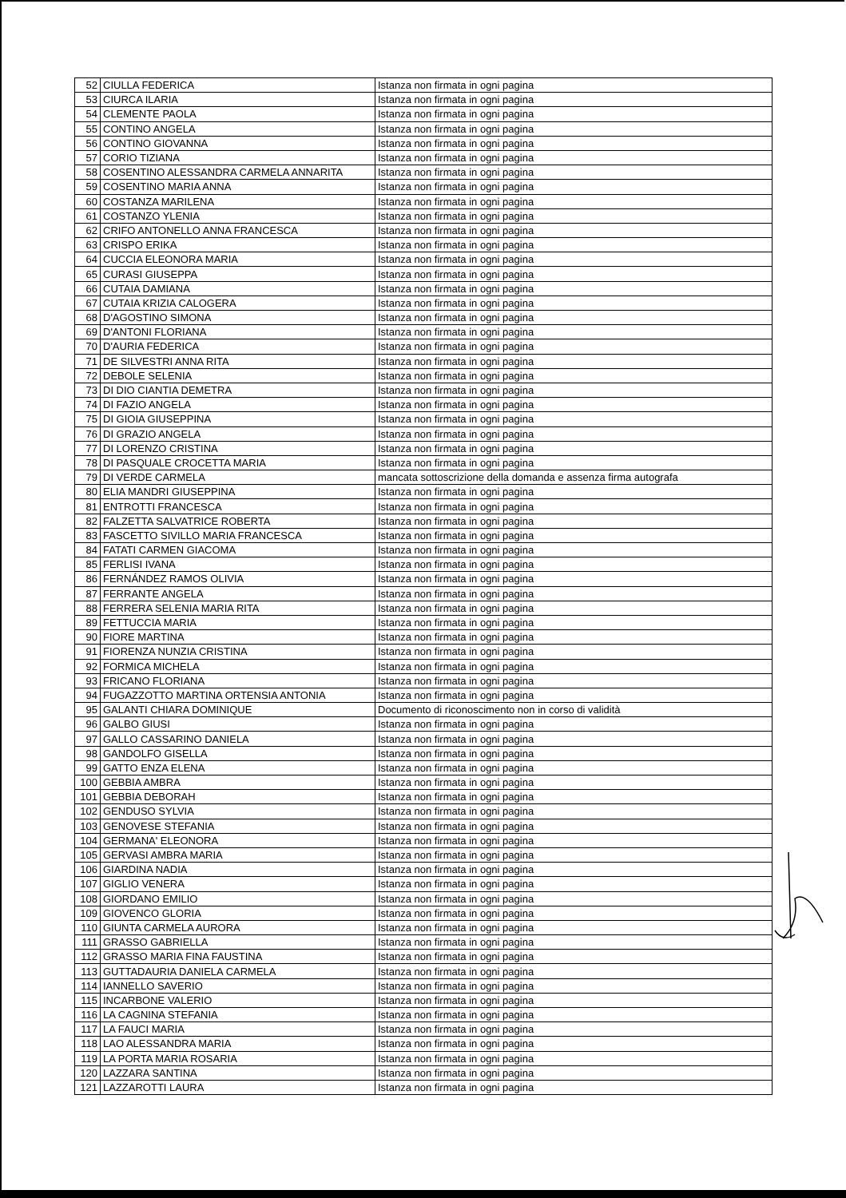| 52 | CIULLA FEDERICA | Istanza non firmata in ogni pagina |
| 53 | CIURCA ILARIA | Istanza non firmata in ogni pagina |
| 54 | CLEMENTE PAOLA | Istanza non firmata in ogni pagina |
| 55 | CONTINO ANGELA | Istanza non firmata in ogni pagina |
| 56 | CONTINO GIOVANNA | Istanza non firmata in ogni pagina |
| 57 | CORIO TIZIANA | Istanza non firmata in ogni pagina |
| 58 | COSENTINO ALESSANDRA CARMELA ANNARITA | Istanza non firmata in ogni pagina |
| 59 | COSENTINO MARIA ANNA | Istanza non firmata in ogni pagina |
| 60 | COSTANZA MARILENA | Istanza non firmata in ogni pagina |
| 61 | COSTANZO YLENIA | Istanza non firmata in ogni pagina |
| 62 | CRIFO ANTONELLO ANNA FRANCESCA | Istanza non firmata in ogni pagina |
| 63 | CRISPO ERIKA | Istanza non firmata in ogni pagina |
| 64 | CUCCIA ELEONORA MARIA | Istanza non firmata in ogni pagina |
| 65 | CURASI GIUSEPPA | Istanza non firmata in ogni pagina |
| 66 | CUTAIA DAMIANA | Istanza non firmata in ogni pagina |
| 67 | CUTAIA KRIZIA CALOGERA | Istanza non firmata in ogni pagina |
| 68 | D'AGOSTINO SIMONA | Istanza non firmata in ogni pagina |
| 69 | D'ANTONI FLORIANA | Istanza non firmata in ogni pagina |
| 70 | D'AURIA FEDERICA | Istanza non firmata in ogni pagina |
| 71 | DE SILVESTRI ANNA RITA | Istanza non firmata in ogni pagina |
| 72 | DEBOLE SELENIA | Istanza non firmata in ogni pagina |
| 73 | DI DIO CIANTIA DEMETRA | Istanza non firmata in ogni pagina |
| 74 | DI FAZIO ANGELA | Istanza non firmata in ogni pagina |
| 75 | DI GIOIA GIUSEPPINA | Istanza non firmata in ogni pagina |
| 76 | DI GRAZIO ANGELA | Istanza non firmata in ogni pagina |
| 77 | DI LORENZO CRISTINA | Istanza non firmata in ogni pagina |
| 78 | DI PASQUALE CROCETTA MARIA | Istanza non firmata in ogni pagina |
| 79 | DI VERDE CARMELA | mancata sottoscrizione della domanda e assenza firma autografa |
| 80 | ELIA MANDRI GIUSEPPINA | Istanza non firmata in ogni pagina |
| 81 | ENTROTTI FRANCESCA | Istanza non firmata in ogni pagina |
| 82 | FALZETTA SALVATRICE ROBERTA | Istanza non firmata in ogni pagina |
| 83 | FASCETTO SIVILLO MARIA FRANCESCA | Istanza non firmata in ogni pagina |
| 84 | FATATI CARMEN GIACOMA | Istanza non firmata in ogni pagina |
| 85 | FERLISI IVANA | Istanza non firmata in ogni pagina |
| 86 | FERNÁNDEZ RAMOS OLIVIA | Istanza non firmata in ogni pagina |
| 87 | FERRANTE ANGELA | Istanza non firmata in ogni pagina |
| 88 | FERRERA SELENIA MARIA RITA | Istanza non firmata in ogni pagina |
| 89 | FETTUCCIA MARIA | Istanza non firmata in ogni pagina |
| 90 | FIORE MARTINA | Istanza non firmata in ogni pagina |
| 91 | FIORENZA NUNZIA CRISTINA | Istanza non firmata in ogni pagina |
| 92 | FORMICA MICHELA | Istanza non firmata in ogni pagina |
| 93 | FRICANO FLORIANA | Istanza non firmata in ogni pagina |
| 94 | FUGAZZOTTO MARTINA ORTENSIA ANTONIA | Istanza non firmata in ogni pagina |
| 95 | GALANTI CHIARA DOMINIQUE | Documento di riconoscimento non in corso di validità |
| 96 | GALBO GIUSI | Istanza non firmata in ogni pagina |
| 97 | GALLO CASSARINO DANIELA | Istanza non firmata in ogni pagina |
| 98 | GANDOLFO GISELLA | Istanza non firmata in ogni pagina |
| 99 | GATTO ENZA ELENA | Istanza non firmata in ogni pagina |
| 100 | GEBBIA AMBRA | Istanza non firmata in ogni pagina |
| 101 | GEBBIA DEBORAH | Istanza non firmata in ogni pagina |
| 102 | GENDUSO SYLVIA | Istanza non firmata in ogni pagina |
| 103 | GENOVESE STEFANIA | Istanza non firmata in ogni pagina |
| 104 | GERMANA' ELEONORA | Istanza non firmata in ogni pagina |
| 105 | GERVASI AMBRA MARIA | Istanza non firmata in ogni pagina |
| 106 | GIARDINA NADIA | Istanza non firmata in ogni pagina |
| 107 | GIGLIO VENERA | Istanza non firmata in ogni pagina |
| 108 | GIORDANO EMILIO | Istanza non firmata in ogni pagina |
| 109 | GIOVENCO GLORIA | Istanza non firmata in ogni pagina |
| 110 | GIUNTA CARMELA AURORA | Istanza non firmata in ogni pagina |
| 111 | GRASSO GABRIELLA | Istanza non firmata in ogni pagina |
| 112 | GRASSO MARIA FINA FAUSTINA | Istanza non firmata in ogni pagina |
| 113 | GUTTADAURIA DANIELA CARMELA | Istanza non firmata in ogni pagina |
| 114 | IANNELLO SAVERIO | Istanza non firmata in ogni pagina |
| 115 | INCARBONE VALERIO | Istanza non firmata in ogni pagina |
| 116 | LA CAGNINA STEFANIA | Istanza non firmata in ogni pagina |
| 117 | LA FAUCI MARIA | Istanza non firmata in ogni pagina |
| 118 | LAO ALESSANDRA MARIA | Istanza non firmata in ogni pagina |
| 119 | LA PORTA MARIA ROSARIA | Istanza non firmata in ogni pagina |
| 120 | LAZZARA SANTINA | Istanza non firmata in ogni pagina |
| 121 | LAZZAROTTI LAURA | Istanza non firmata in ogni pagina |